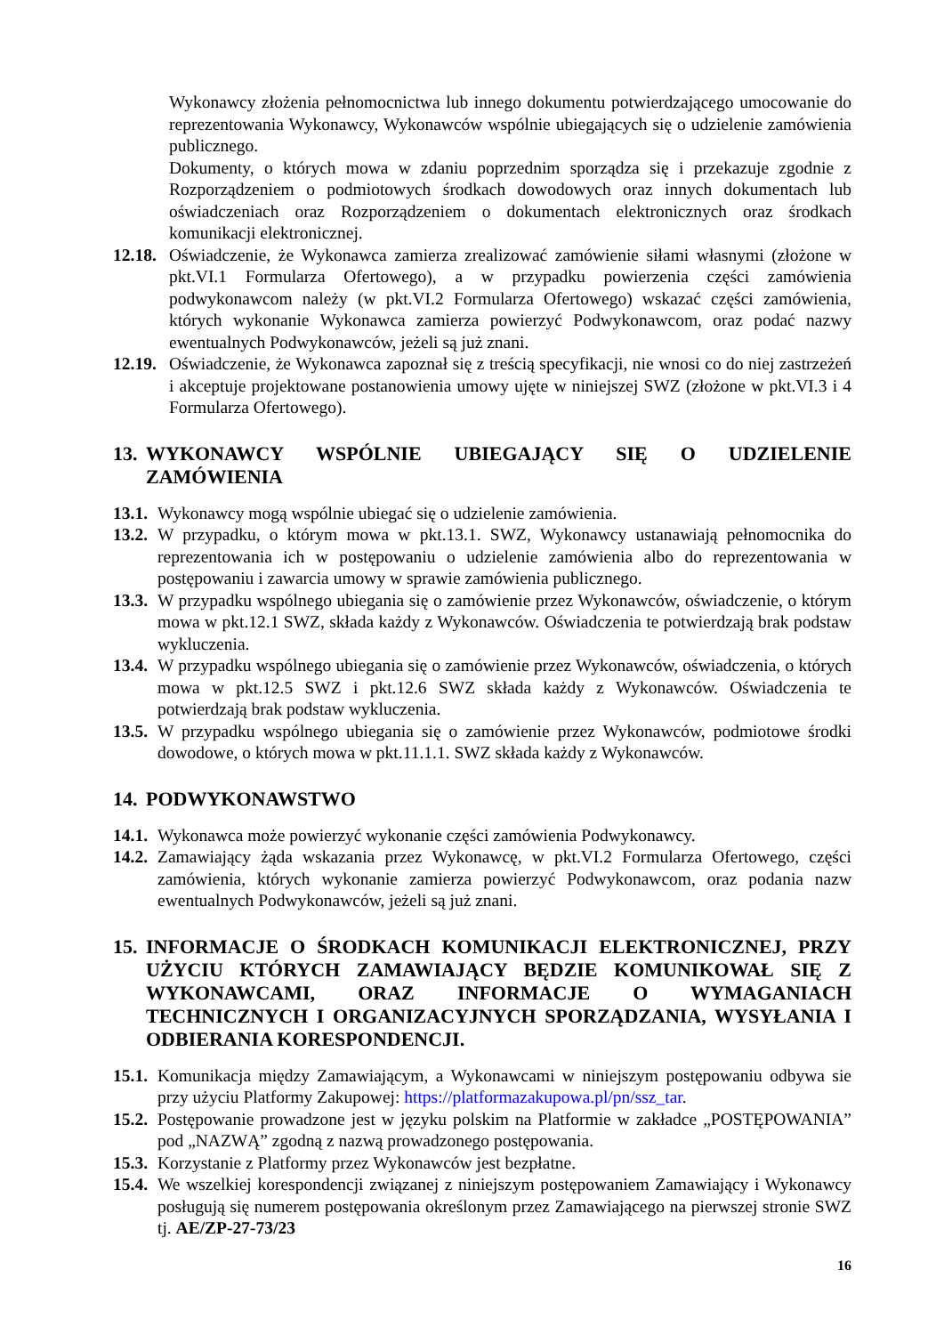Wykonawcy złożenia pełnomocnictwa lub innego dokumentu potwierdzającego umocowanie do reprezentowania Wykonawcy, Wykonawców wspólnie ubiegających się o udzielenie zamówienia publicznego.
Dokumenty, o których mowa w zdaniu poprzednim sporządza się i przekazuje zgodnie z Rozporządzeniem o podmiotowych środkach dowodowych oraz innych dokumentach lub oświadczeniach oraz Rozporządzeniem o dokumentach elektronicznych oraz środkach komunikacji elektronicznej.
12.18. Oświadczenie, że Wykonawca zamierza zrealizować zamówienie siłami własnymi (złożone w pkt.VI.1 Formularza Ofertowego), a w przypadku powierzenia części zamówienia podwykonawcom należy (w pkt.VI.2 Formularza Ofertowego) wskazać części zamówienia, których wykonanie Wykonawca zamierza powierzyć Podwykonawcom, oraz podać nazwy ewentualnych Podwykonawców, jeżeli są już znani.
12.19. Oświadczenie, że Wykonawca zapoznał się z treścią specyfikacji, nie wnosi co do niej zastrzeżeń i akceptuje projektowane postanowienia umowy ujęte w niniejszej SWZ (złożone w pkt.VI.3 i 4 Formularza Ofertowego).
13. WYKONAWCY WSPÓLNIE UBIEGAJĄCY SIĘ O UDZIELENIE ZAMÓWIENIA
13.1. Wykonawcy mogą wspólnie ubiegać się o udzielenie zamówienia.
13.2. W przypadku, o którym mowa w pkt.13.1. SWZ, Wykonawcy ustanawiają pełnomocnika do reprezentowania ich w postępowaniu o udzielenie zamówienia albo do reprezentowania w postępowaniu i zawarcia umowy w sprawie zamówienia publicznego.
13.3. W przypadku wspólnego ubiegania się o zamówienie przez Wykonawców, oświadczenie, o którym mowa w pkt.12.1 SWZ, składa każdy z Wykonawców. Oświadczenia te potwierdzają brak podstaw wykluczenia.
13.4. W przypadku wspólnego ubiegania się o zamówienie przez Wykonawców, oświadczenia, o których mowa w pkt.12.5 SWZ i pkt.12.6 SWZ składa każdy z Wykonawców. Oświadczenia te potwierdzają brak podstaw wykluczenia.
13.5. W przypadku wspólnego ubiegania się o zamówienie przez Wykonawców, podmiotowe środki dowodowe, o których mowa w pkt.11.1.1. SWZ składa każdy z Wykonawców.
14. PODWYKONAWSTWO
14.1. Wykonawca może powierzyć wykonanie części zamówienia Podwykonawcy.
14.2. Zamawiający żąda wskazania przez Wykonawcę, w pkt.VI.2 Formularza Ofertowego, części zamówienia, których wykonanie zamierza powierzyć Podwykonawcom, oraz podania nazw ewentualnych Podwykonawców, jeżeli są już znani.
15. INFORMACJE O ŚRODKACH KOMUNIKACJI ELEKTRONICZNEJ, PRZY UŻYCIU KTÓRYCH ZAMAWIAJĄCY BĘDZIE KOMUNIKOWAŁ SIĘ Z WYKONAWCAMI, ORAZ INFORMACJE O WYMAGANIACH TECHNICZNYCH I ORGANIZACYJNYCH SPORZĄDZANIA, WYSYŁANIA I ODBIERANIA KORESPONDENCJI.
15.1. Komunikacja między Zamawiającym, a Wykonawcami w niniejszym postępowaniu odbywa sie przy użyciu Platformy Zakupowej: https://platformazakupowa.pl/pn/ssz_tar.
15.2. Postępowanie prowadzone jest w języku polskim na Platformie w zakładce „POSTĘPOWANIA” pod „NAZWĄ” zgodną z nazwą prowadzonego postępowania.
15.3. Korzystanie z Platformy przez Wykonawców jest bezpłatne.
15.4. We wszelkiej korespondencji związanej z niniejszym postępowaniem Zamawiający i Wykonawcy posługują się numerem postępowania określonym przez Zamawiającego na pierwszej stronie SWZ tj. AE/ZP-27-73/23
16